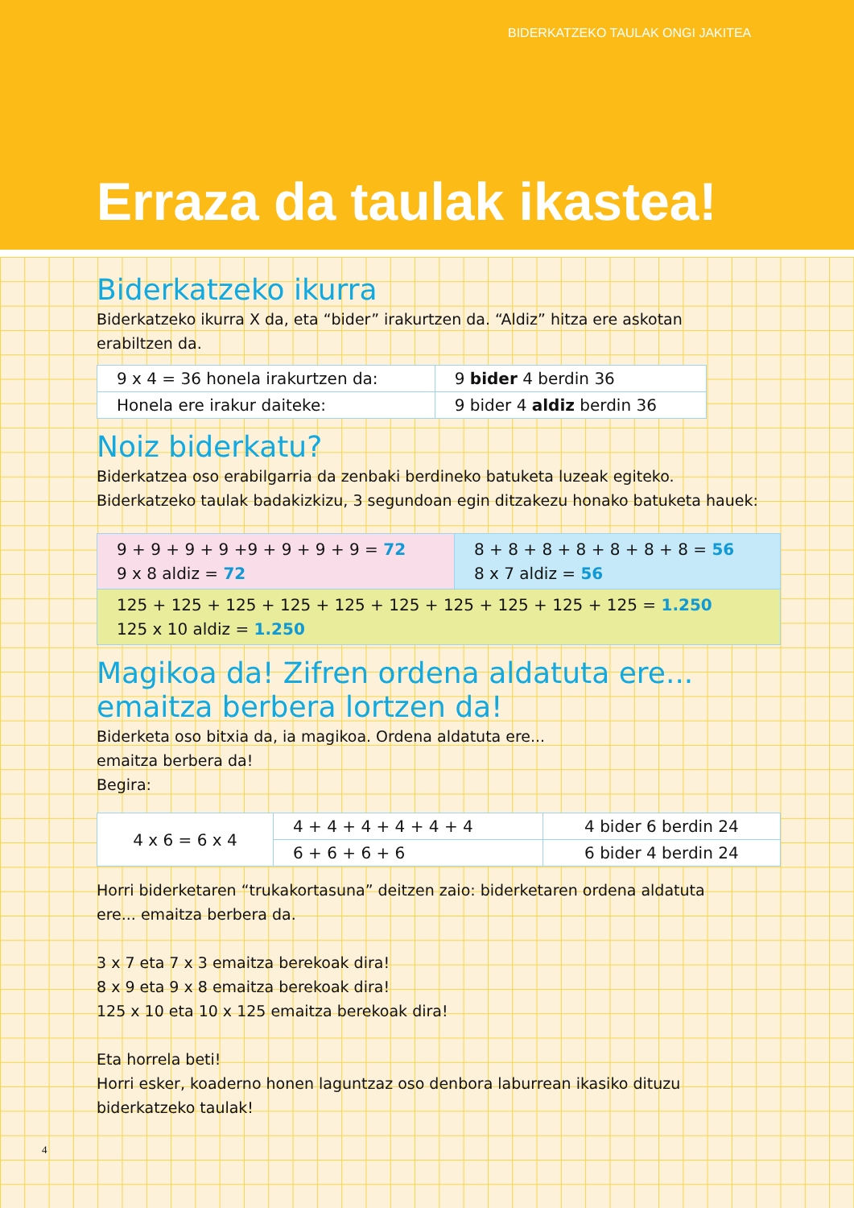BIDERKATZEKO TAULAK ONGI JAKITEA
Erraza da taulak ikastea!
Biderkatzeko ikurra
Biderkatzeko ikurra X da, eta “bider” irakurtzen da. “Aldiz” hitza ere askotan
erabiltzen da.
| 9 x 4 = 36 honela irakurtzen da: | 9 bider 4 berdin 36 |
| Honela ere irakur daiteke: | 9 bider 4 aldiz berdin 36 |
Noiz biderkatu?
Biderkatzea oso erabilgarria da zenbaki berdineko batuketa luzeak egiteko.
Biderkatzeko taulak badakizkizu, 3 segundoan egin ditzakezu honako batuketa hauek:
| 9 + 9 + 9 + 9 +9 + 9 + 9 + 9 = 72 9 x 8 aldiz = 72 | 8 + 8 + 8 + 8 + 8 + 8 + 8 = 56 8 x 7 aldiz = 56 |
| 125 + 125 + 125 + 125 + 125 + 125 + 125 + 125 + 125 + 125 = 1.250 125 x 10 aldiz = 1.250 | |
Magikoa da! Zifren ordena aldatuta ere...
emaitza berbera lortzen da!
Biderketa oso bitxia da, ia magikoa. Ordena aldatuta ere...
emaitza berbera da!
Begira:
| 4 x 6 = 6 x 4 | 4 + 4 + 4 + 4 + 4 + 4 | 4 bider 6 berdin 24 |
| | 6 + 6 + 6 + 6 | 6 bider 4 berdin 24 |
Horri biderketaren “trukakortasuna” deitzen zaio: biderketaren ordena aldatuta
ere... emaitza berbera da.
3 x 7 eta 7 x 3 emaitza berekoak dira!
8 x 9 eta 9 x 8 emaitza berekoak dira!
125 x 10 eta 10 x 125 emaitza berekoak dira!
Eta horrela beti!
Horri esker, koaderno honen laguntzaz oso denbora laburrean ikasiko dituzu
biderkatzeko taulak!
4